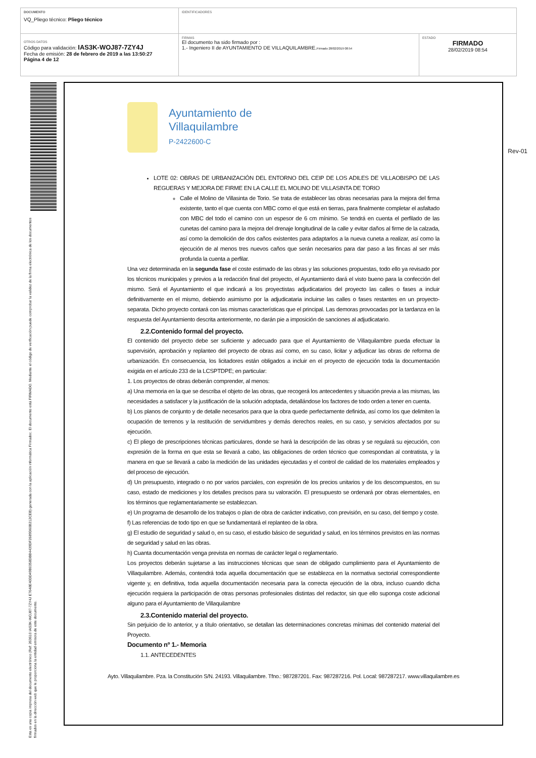| DOCUMENTO VQ_Pliego técnico: Pliego técnico | IDENTIFICADORES | |
| OTROS DATOS Código para validación: IAS3K-WOJ87-7ZY4J Fecha de emisión: 28 de febrero de 2019 a las 13:50:27 Página 4 de 12 | FIRMAS El documento ha sido firmado por : 1.- Ingeniero II de AYUNTAMIENTO DE VILLAQUILAMBRE. Firmado 28/02/2019 08:54 | ESTADO FIRMADO 28/02/2019 08:54 |
Esta es una copia impresa del documento electrónico (Ref: 263610 IAS3K-WOJ87-7ZY4J E7648E40DD49B0358DBB4439DF2689D60B212CEB) generada con la aplicación informática Firmadoc. El documento está FIRMADO. Mediante el código de verificación puede comprobar la validez de la firma electrónica de los documentos firmados en la dirección web que le proporciona la entidad emisora de este documento.
Ayuntamiento de
Villaquilambre
P-2422600-C
Rev-01
LOTE 02: OBRAS DE URBANIZACIÓN DEL ENTORNO DEL CEIP DE LOS ADILES DE VILLAOBISPO DE LAS REGUERAS Y MEJORA DE FIRME EN LA CALLE EL MOLINO DE VILLASINTA DE TORIO
Calle el Molino de Villasinta de Torio. Se trata de establecer las obras necesarias para la mejora del firma existente, tanto el que cuenta con MBC como el que está en tierras, para finalmente completar el asfaltado con MBC del todo el camino con un espesor de 6 cm mínimo. Se tendrá en cuenta el perfilado de las cunetas del camino para la mejora del drenaje longitudinal de la calle y evitar daños al firme de la calzada, así como la demolición de dos caños existentes para adaptarlos a la nueva cuneta a realizar, así como la ejecución de al menos tres nuevos caños que serán necesarios para dar paso a las fincas al ser más profunda la cuenta a perfilar.
Una vez determinada en la segunda fase el coste estimado de las obras y las soluciones propuestas, todo ello ya revisado por los técnicos municipales y previos a la redacción final del proyecto, el Ayuntamiento dará el visto bueno para la confección del mismo. Será el Ayuntamiento el que indicará a los proyectistas adjudicatarios del proyecto las calles o fases a incluir definitivamente en el mismo, debiendo asimismo por la adjudicataria incluirse las calles o fases restantes en un proyecto-separata. Dicho proyecto contará con las mismas características que el principal. Las demoras provocadas por la tardanza en la respuesta del Ayuntamiento descrita anteriormente, no darán pie a imposición de sanciones al adjudicatario.
2.2.Contenido formal del proyecto.
El contenido del proyecto debe ser suficiente y adecuado para que el Ayuntamiento de Villaquilambre pueda efectuar la supervisión, aprobación y replanteo del proyecto de obras así como, en su caso, licitar y adjudicar las obras de reforma de urbanización. En consecuencia, los licitadores están obligados a incluir en el proyecto de ejecución toda la documentación exigida en el artículo 233 de la LCSPTDPE; en particular:
1. Los proyectos de obras deberán comprender, al menos:
a) Una memoria en la que se describa el objeto de las obras, que recogerá los antecedentes y situación previa a las mismas, las necesidades a satisfacer y la justificación de la solución adoptada, detallándose los factores de todo orden a tener en cuenta.
b) Los planos de conjunto y de detalle necesarios para que la obra quede perfectamente definida, así como los que delimiten la ocupación de terrenos y la restitución de servidumbres y demás derechos reales, en su caso, y servicios afectados por su ejecución.
c) El pliego de prescripciones técnicas particulares, donde se hará la descripción de las obras y se regulará su ejecución, con expresión de la forma en que esta se llevará a cabo, las obligaciones de orden técnico que correspondan al contratista, y la manera en que se llevará a cabo la medición de las unidades ejecutadas y el control de calidad de los materiales empleados y del proceso de ejecución.
d) Un presupuesto, integrado o no por varios parciales, con expresión de los precios unitarios y de los descompuestos, en su caso, estado de mediciones y los detalles precisos para su valoración. El presupuesto se ordenará por obras elementales, en los términos que reglamentariamente se establezcan.
e) Un programa de desarrollo de los trabajos o plan de obra de carácter indicativo, con previsión, en su caso, del tiempo y coste.
f) Las referencias de todo tipo en que se fundamentará el replanteo de la obra.
g) El estudio de seguridad y salud o, en su caso, el estudio básico de seguridad y salud, en los términos previstos en las normas de seguridad y salud en las obras.
h) Cuanta documentación venga prevista en normas de carácter legal o reglamentario.
Los proyectos deberán sujetarse a las instrucciones técnicas que sean de obligado cumplimiento para el Ayuntamiento de Villaquilambre. Además, contendrá toda aquella documentación que se establezca en la normativa sectorial correspondiente vigente y, en definitiva, toda aquella documentación necesaria para la correcta ejecución de la obra, incluso cuando dicha ejecución requiera la participación de otras personas profesionales distintas del redactor, sin que ello suponga coste adicional alguno para el Ayuntamiento de Villaquilambre
2.3.Contenido material del proyecto.
Sin perjuicio de lo anterior, y a título orientativo, se detallan las determinaciones concretas mínimas del contenido material del Proyecto.
Documento nº 1.- Memoria
1.1. ANTECEDENTES
Ayto. Villaquilambre. Pza. la Constitución S/N. 24193. Villaquilambre. Tfno.: 987287201. Fax: 987287216. Pol. Local: 987287217. www.villaquilambre.es